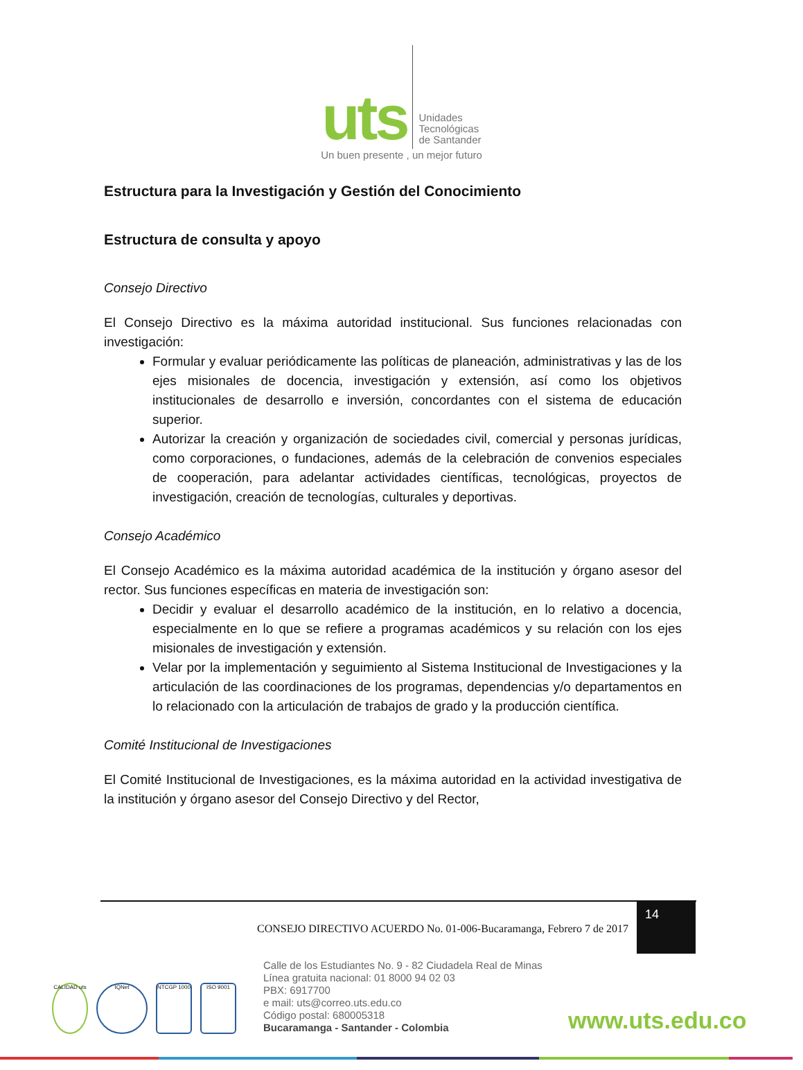uts
Unidades
Tecnológicas
de Santander
Un buen presente , un mejor futuro
Estructura para la Investigación y Gestión del Conocimiento
Estructura de consulta y apoyo
Consejo Directivo
El Consejo Directivo es la máxima autoridad institucional. Sus funciones relacionadas con investigación:
Formular y evaluar periódicamente las políticas de planeación, administrativas y las de los ejes misionales de docencia, investigación y extensión, así como los objetivos institucionales de desarrollo e inversión, concordantes con el sistema de educación superior.
Autorizar la creación y organización de sociedades civil, comercial y personas jurídicas, como corporaciones, o fundaciones, además de la celebración de convenios especiales de cooperación, para adelantar actividades científicas, tecnológicas, proyectos de investigación, creación de tecnologías, culturales y deportivas.
Consejo Académico
El Consejo Académico es la máxima autoridad académica de la institución y órgano asesor del rector. Sus funciones específicas en materia de investigación son:
Decidir y evaluar el desarrollo académico de la institución, en lo relativo a docencia, especialmente en lo que se refiere a programas académicos y su relación con los ejes misionales de investigación y extensión.
Velar por la implementación y seguimiento al Sistema Institucional de Investigaciones y la articulación de las coordinaciones de los programas, dependencias y/o departamentos en lo relacionado con la articulación de trabajos de grado y la producción científica.
Comité Institucional de Investigaciones
El Comité Institucional de Investigaciones, es la máxima autoridad en la actividad investigativa de la institución y órgano asesor del Consejo Directivo y del Rector,
CONSEJO DIRECTIVO ACUERDO No. 01-006-Bucaramanga, Febrero 7 de 2017
14
CALIDAD uts
IQNet NTCGP 1000 ISO 9001
Calle de los Estudiantes No. 9 - 82 Ciudadela Real de Minas
Línea gratuita nacional: 01 8000 94 02 03
PBX: 6917700
e mail: uts@correo.uts.edu.co
Código postal: 680005318
Bucaramanga - Santander - Colombia
www.uts.edu.co